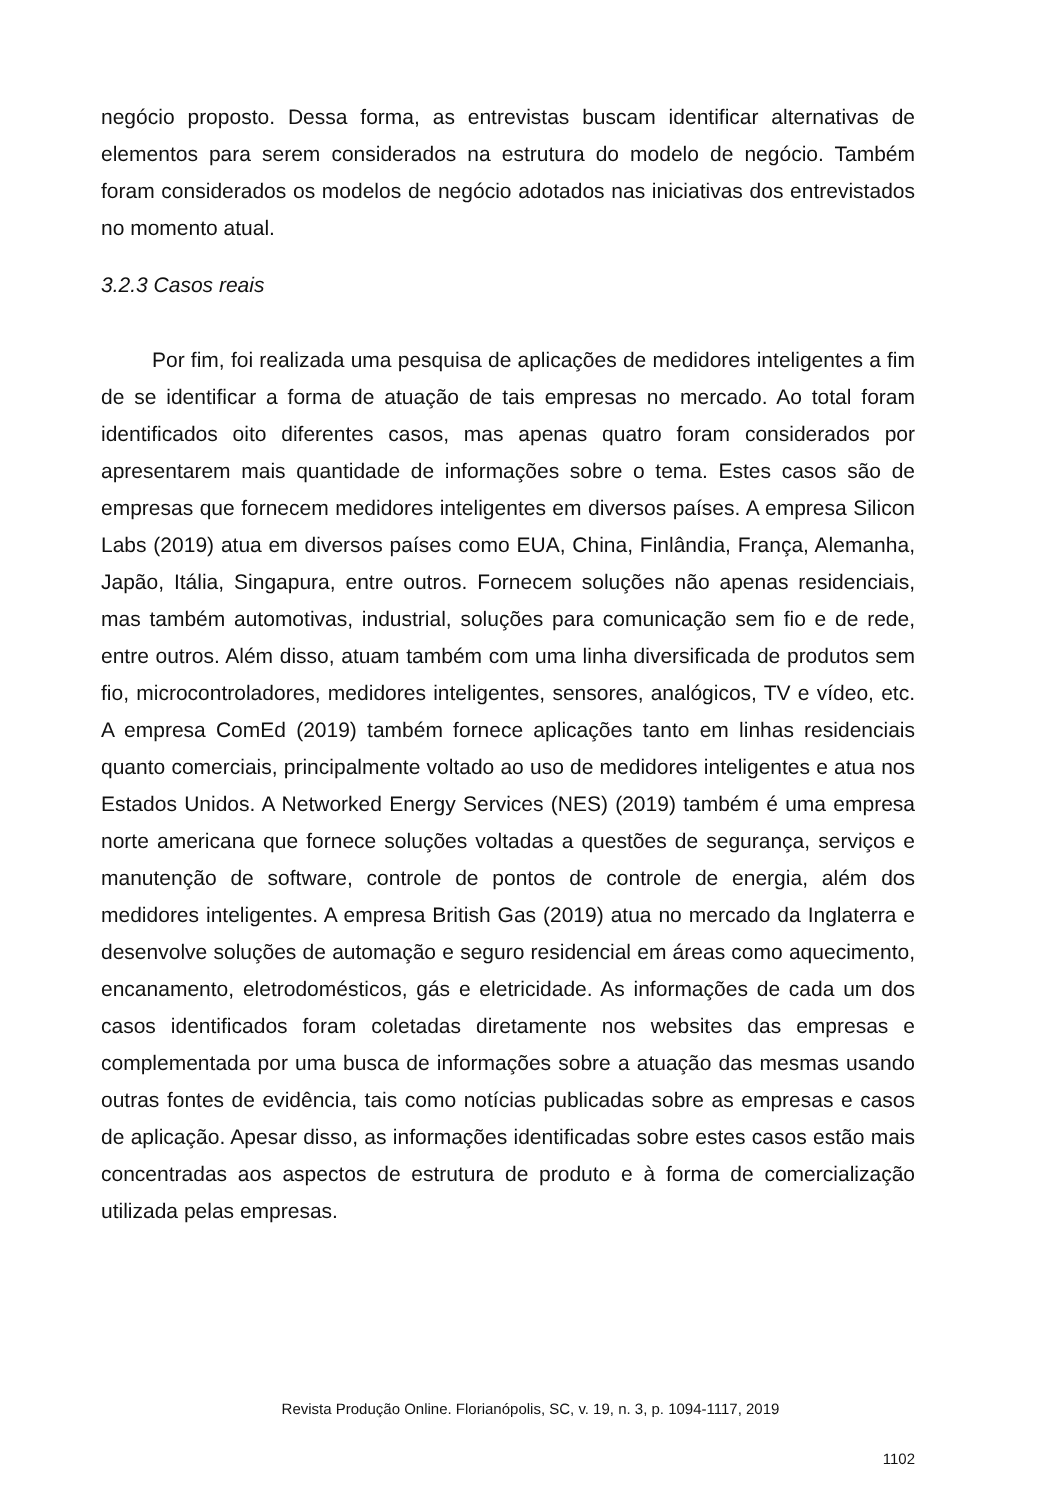negócio proposto. Dessa forma, as entrevistas buscam identificar alternativas de elementos para serem considerados na estrutura do modelo de negócio. Também foram considerados os modelos de negócio adotados nas iniciativas dos entrevistados no momento atual.
3.2.3 Casos reais
Por fim, foi realizada uma pesquisa de aplicações de medidores inteligentes a fim de se identificar a forma de atuação de tais empresas no mercado. Ao total foram identificados oito diferentes casos, mas apenas quatro foram considerados por apresentarem mais quantidade de informações sobre o tema. Estes casos são de empresas que fornecem medidores inteligentes em diversos países. A empresa Silicon Labs (2019) atua em diversos países como EUA, China, Finlândia, França, Alemanha, Japão, Itália, Singapura, entre outros. Fornecem soluções não apenas residenciais, mas também automotivas, industrial, soluções para comunicação sem fio e de rede, entre outros. Além disso, atuam também com uma linha diversificada de produtos sem fio, microcontroladores, medidores inteligentes, sensores, analógicos, TV e vídeo, etc. A empresa ComEd (2019) também fornece aplicações tanto em linhas residenciais quanto comerciais, principalmente voltado ao uso de medidores inteligentes e atua nos Estados Unidos. A Networked Energy Services (NES) (2019) também é uma empresa norte americana que fornece soluções voltadas a questões de segurança, serviços e manutenção de software, controle de pontos de controle de energia, além dos medidores inteligentes. A empresa British Gas (2019) atua no mercado da Inglaterra e desenvolve soluções de automação e seguro residencial em áreas como aquecimento, encanamento, eletrodomésticos, gás e eletricidade. As informações de cada um dos casos identificados foram coletadas diretamente nos websites das empresas e complementada por uma busca de informações sobre a atuação das mesmas usando outras fontes de evidência, tais como notícias publicadas sobre as empresas e casos de aplicação. Apesar disso, as informações identificadas sobre estes casos estão mais concentradas aos aspectos de estrutura de produto e à forma de comercialização utilizada pelas empresas.
Revista Produção Online. Florianópolis, SC, v. 19, n. 3, p. 1094-1117, 2019
1102